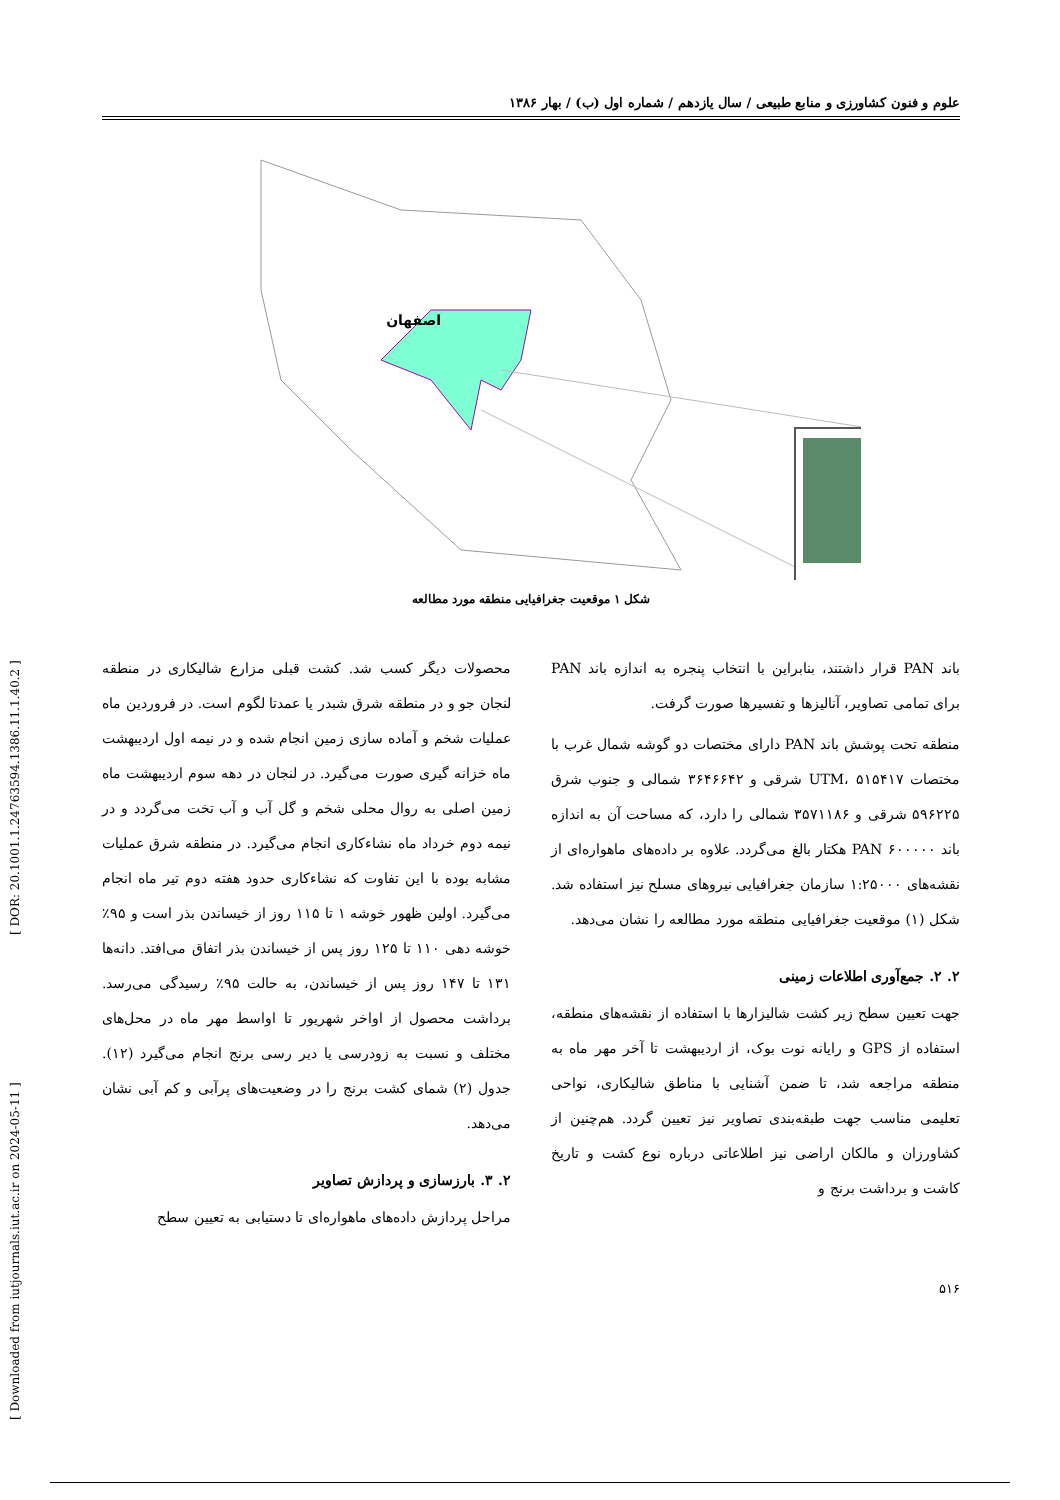[ Downloaded from iutjournals.iut.ac.ir on 2024-05-11 ] [ DOR: 20.1001.1.24763594.1386.11.1.40.2 ]
علوم و فنون کشاورزی و منابع طبیعی / سال یازدهم / شماره اول (ب) / بهار ۱۳۸۶
اصفهان
شکل ۱ موقعیت جغرافیایی منطقه مورد مطالعه
باند PAN قرار داشتند، بنابراین با انتخاب پنجره به اندازه باند PAN برای تمامی تصاویر، آنالیزها و تفسیرها صورت گرفت.
منطقه تحت پوشش باند PAN دارای مختصات دو گوشه شمال غرب با مختصات UTM، ۵۱۵۴۱۷ شرقی و ۳۶۴۶۶۴۲ شمالی و جنوب شرق ۵۹۶۲۲۵ شرقی و ۳۵۷۱۱۸۶ شمالی را دارد، که مساحت آن به اندازه باند PAN ۶۰۰۰۰۰ هکتار بالغ می‌گردد. علاوه بر داده‌های ماهواره‌ای از نقشه‌های ۱:۲۵۰۰۰ سازمان جغرافیایی نیروهای مسلح نیز استفاده شد. شکل (۱) موقعیت جغرافیایی منطقه مورد مطالعه را نشان می‌دهد.
۲. ۲. جمع‌آوری اطلاعات زمینی
جهت تعیین سطح زیر کشت شالیزارها با استفاده از نقشه‌های منطقه، استفاده از GPS و رایانه نوت بوک، از اردیبهشت تا آخر مهر ماه به منطقه مراجعه شد، تا ضمن آشنایی با مناطق شالیکاری، نواحی تعلیمی مناسب جهت طبقه‌بندی تصاویر نیز تعیین گردد. هم‌چنین از کشاورزان و مالکان اراضی نیز اطلاعاتی درباره نوع کشت و تاریخ کاشت و برداشت برنج و
محصولات دیگر کسب شد. کشت قبلی مزارع شالیکاری در منطقه لنجان جو و در منطقه شرق شبدر یا عمدتا لگوم است. در فروردین ماه عملیات شخم و آماده سازی زمین انجام شده و در نیمه اول اردیبهشت ماه خزانه گیری صورت می‌گیرد. در لنجان در دهه سوم اردیبهشت ماه زمین اصلی به روال محلی شخم و گل آب و آب تخت می‌گردد و در نیمه دوم خرداد ماه نشاءکاری انجام می‌گیرد. در منطقه شرق عملیات مشابه بوده با این تفاوت که نشاءکاری حدود هفته دوم تیر ماه انجام می‌گیرد. اولین ظهور خوشه ۱ تا ۱۱۵ روز از خیساندن بذر است و ۹۵٪ خوشه دهی ۱۱۰ تا ۱۲۵ روز پس از خیساندن بذر اتفاق می‌افتد. دانه‌ها ۱۳۱ تا ۱۴۷ روز پس از خیساندن، به حالت ۹۵٪ رسیدگی می‌رسد. برداشت محصول از اواخر شهریور تا اواسط مهر ماه در محل‌های مختلف و نسبت به زودرسی یا دیر رسی برنج انجام می‌گیرد (۱۲). جدول (۲) شمای کشت برنج را در وضعیت‌های پرآبی و کم آبی نشان می‌دهد.
۲. ۳. بارزسازی و پردازش تصاویر
مراحل پردازش داده‌های ماهواره‌ای تا دستیابی به تعیین سطح
۵۱۶